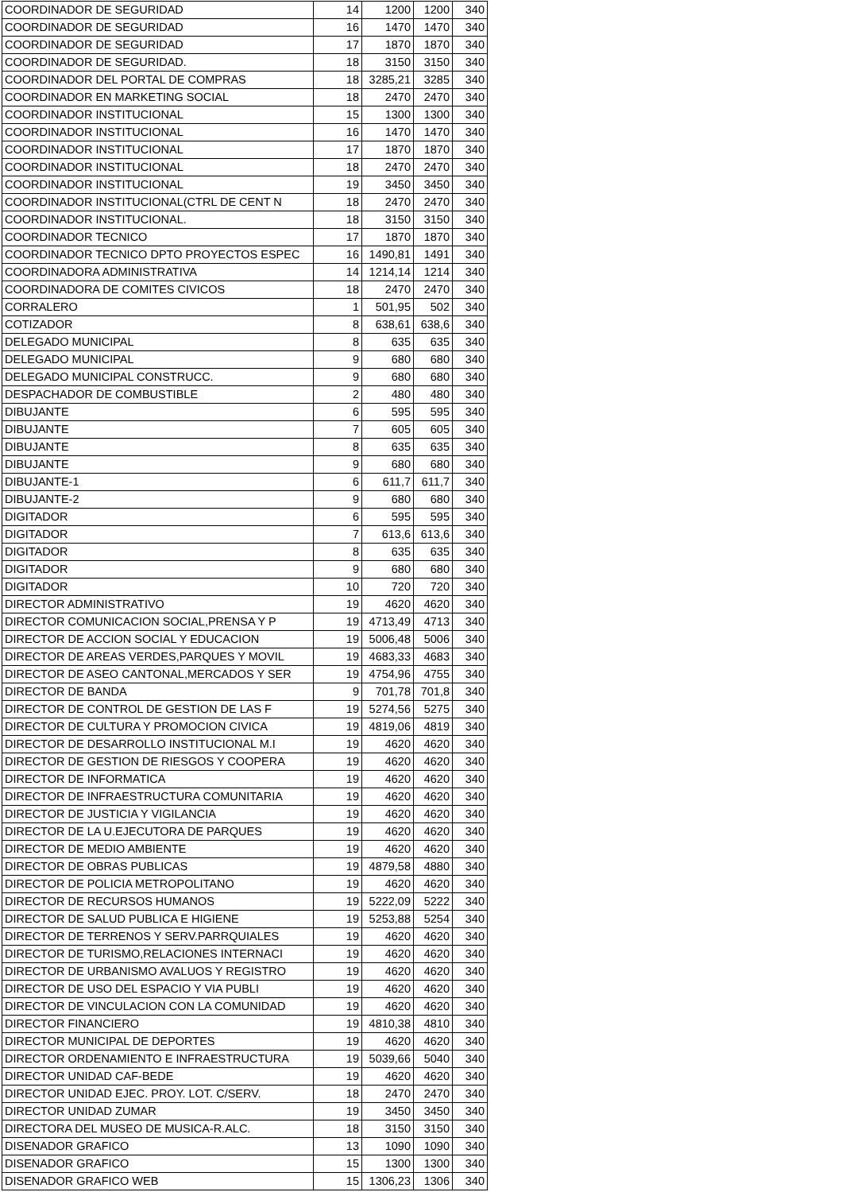| COORDINADOR DE SEGURIDAD | 14 | 1200 | 1200 | 340 |
| COORDINADOR DE SEGURIDAD | 16 | 1470 | 1470 | 340 |
| COORDINADOR DE SEGURIDAD | 17 | 1870 | 1870 | 340 |
| COORDINADOR DE SEGURIDAD. | 18 | 3150 | 3150 | 340 |
| COORDINADOR DEL PORTAL DE COMPRAS | 18 | 3285,21 | 3285 | 340 |
| COORDINADOR EN MARKETING SOCIAL | 18 | 2470 | 2470 | 340 |
| COORDINADOR INSTITUCIONAL | 15 | 1300 | 1300 | 340 |
| COORDINADOR INSTITUCIONAL | 16 | 1470 | 1470 | 340 |
| COORDINADOR INSTITUCIONAL | 17 | 1870 | 1870 | 340 |
| COORDINADOR INSTITUCIONAL | 18 | 2470 | 2470 | 340 |
| COORDINADOR INSTITUCIONAL | 19 | 3450 | 3450 | 340 |
| COORDINADOR INSTITUCIONAL(CTRL DE CENT N | 18 | 2470 | 2470 | 340 |
| COORDINADOR INSTITUCIONAL. | 18 | 3150 | 3150 | 340 |
| COORDINADOR TECNICO | 17 | 1870 | 1870 | 340 |
| COORDINADOR TECNICO DPTO PROYECTOS ESPEC | 16 | 1490,81 | 1491 | 340 |
| COORDINADORA ADMINISTRATIVA | 14 | 1214,14 | 1214 | 340 |
| COORDINADORA DE COMITES CIVICOS | 18 | 2470 | 2470 | 340 |
| CORRALERO | 1 | 501,95 | 502 | 340 |
| COTIZADOR | 8 | 638,61 | 638,6 | 340 |
| DELEGADO MUNICIPAL | 8 | 635 | 635 | 340 |
| DELEGADO MUNICIPAL | 9 | 680 | 680 | 340 |
| DELEGADO MUNICIPAL CONSTRUCC. | 9 | 680 | 680 | 340 |
| DESPACHADOR DE COMBUSTIBLE | 2 | 480 | 480 | 340 |
| DIBUJANTE | 6 | 595 | 595 | 340 |
| DIBUJANTE | 7 | 605 | 605 | 340 |
| DIBUJANTE | 8 | 635 | 635 | 340 |
| DIBUJANTE | 9 | 680 | 680 | 340 |
| DIBUJANTE-1 | 6 | 611,7 | 611,7 | 340 |
| DIBUJANTE-2 | 9 | 680 | 680 | 340 |
| DIGITADOR | 6 | 595 | 595 | 340 |
| DIGITADOR | 7 | 613,6 | 613,6 | 340 |
| DIGITADOR | 8 | 635 | 635 | 340 |
| DIGITADOR | 9 | 680 | 680 | 340 |
| DIGITADOR | 10 | 720 | 720 | 340 |
| DIRECTOR ADMINISTRATIVO | 19 | 4620 | 4620 | 340 |
| DIRECTOR COMUNICACION SOCIAL,PRENSA Y P | 19 | 4713,49 | 4713 | 340 |
| DIRECTOR DE ACCION SOCIAL Y EDUCACION | 19 | 5006,48 | 5006 | 340 |
| DIRECTOR DE AREAS VERDES,PARQUES Y MOVIL | 19 | 4683,33 | 4683 | 340 |
| DIRECTOR DE ASEO CANTONAL,MERCADOS Y SER | 19 | 4754,96 | 4755 | 340 |
| DIRECTOR DE BANDA | 9 | 701,78 | 701,8 | 340 |
| DIRECTOR DE CONTROL DE GESTION DE LAS F | 19 | 5274,56 | 5275 | 340 |
| DIRECTOR DE CULTURA Y PROMOCION CIVICA | 19 | 4819,06 | 4819 | 340 |
| DIRECTOR DE DESARROLLO INSTITUCIONAL M.I | 19 | 4620 | 4620 | 340 |
| DIRECTOR DE GESTION DE RIESGOS Y COOPERA | 19 | 4620 | 4620 | 340 |
| DIRECTOR DE INFORMATICA | 19 | 4620 | 4620 | 340 |
| DIRECTOR DE INFRAESTRUCTURA COMUNITARIA | 19 | 4620 | 4620 | 340 |
| DIRECTOR DE JUSTICIA Y VIGILANCIA | 19 | 4620 | 4620 | 340 |
| DIRECTOR DE LA U.EJECUTORA DE PARQUES | 19 | 4620 | 4620 | 340 |
| DIRECTOR DE MEDIO AMBIENTE | 19 | 4620 | 4620 | 340 |
| DIRECTOR DE OBRAS PUBLICAS | 19 | 4879,58 | 4880 | 340 |
| DIRECTOR DE POLICIA METROPOLITANO | 19 | 4620 | 4620 | 340 |
| DIRECTOR DE RECURSOS HUMANOS | 19 | 5222,09 | 5222 | 340 |
| DIRECTOR DE SALUD PUBLICA E HIGIENE | 19 | 5253,88 | 5254 | 340 |
| DIRECTOR DE TERRENOS Y SERV.PARRQUIALES | 19 | 4620 | 4620 | 340 |
| DIRECTOR DE TURISMO,RELACIONES INTERNACI | 19 | 4620 | 4620 | 340 |
| DIRECTOR DE URBANISMO AVALUOS Y REGISTRO | 19 | 4620 | 4620 | 340 |
| DIRECTOR DE USO DEL ESPACIO Y VIA PUBLI | 19 | 4620 | 4620 | 340 |
| DIRECTOR DE VINCULACION CON LA COMUNIDAD | 19 | 4620 | 4620 | 340 |
| DIRECTOR FINANCIERO | 19 | 4810,38 | 4810 | 340 |
| DIRECTOR MUNICIPAL DE DEPORTES | 19 | 4620 | 4620 | 340 |
| DIRECTOR ORDENAMIENTO E INFRAESTRUCTURA | 19 | 5039,66 | 5040 | 340 |
| DIRECTOR UNIDAD CAF-BEDE | 19 | 4620 | 4620 | 340 |
| DIRECTOR UNIDAD EJEC. PROY. LOT. C/SERV. | 18 | 2470 | 2470 | 340 |
| DIRECTOR UNIDAD ZUMAR | 19 | 3450 | 3450 | 340 |
| DIRECTORA DEL MUSEO DE MUSICA-R.ALC. | 18 | 3150 | 3150 | 340 |
| DISENADOR GRAFICO | 13 | 1090 | 1090 | 340 |
| DISENADOR GRAFICO | 15 | 1300 | 1300 | 340 |
| DISENADOR GRAFICO WEB | 15 | 1306,23 | 1306 | 340 |